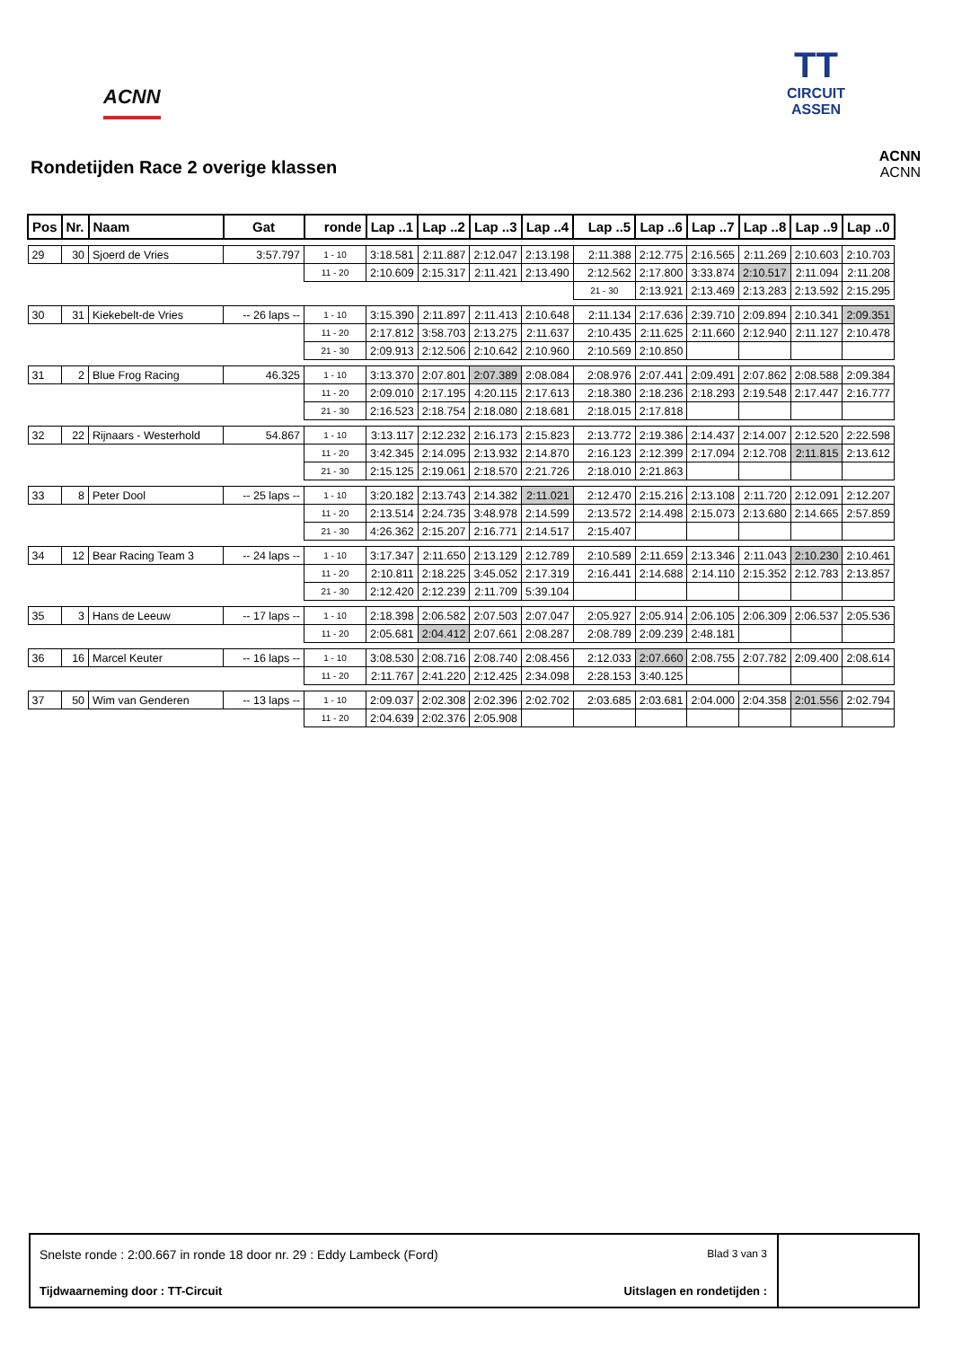ACNN
TT
CIRCUIT ASSEN
Rondetijden Race 2 overige klassen
ACNN
ACNN
| Pos | Nr. | Naam | Gat | ronde | Lap ..1 | Lap ..2 | Lap ..3 | Lap ..4 | Lap ..5 | Lap ..6 | Lap ..7 | Lap ..8 | Lap ..9 | Lap ..0 |
| --- | --- | --- | --- | --- | --- | --- | --- | --- | --- | --- | --- | --- | --- | --- |
| 29 | 30 | Sjoerd de Vries | 3:57.797 | 1 - 10 | 3:18.581 | 2:11.887 | 2:12.047 | 2:13.198 | 2:11.388 | 2:12.775 | 2:16.565 | 2:11.269 | 2:10.603 | 2:10.703 |
| | | | | 11 - 20 | 2:10.609 | 2:15.317 | 2:11.421 | 2:13.490 | 2:12.562 | 2:17.800 | 3:33.874 | 2:10.517 | 2:11.094 | 2:11.208 |
| | | | | | | | | | 21 - 30 | 2:13.921 | 2:13.469 | 2:13.283 | 2:13.592 | 2:15.295 |
| 30 | 31 | Kiekebelt-de Vries | -- 26 laps -- | 1 - 10 | 3:15.390 | 2:11.897 | 2:11.413 | 2:10.648 | 2:11.134 | 2:17.636 | 2:39.710 | 2:09.894 | 2:10.341 | 2:09.351 |
| | | | | 11 - 20 | 2:17.812 | 3:58.703 | 2:13.275 | 2:11.637 | 2:10.435 | 2:11.625 | 2:11.660 | 2:12.940 | 2:11.127 | 2:10.478 |
| | | | | 21 - 30 | 2:09.913 | 2:12.506 | 2:10.642 | 2:10.960 | 2:10.569 | 2:10.850 | | | | |
| 31 | 2 | Blue Frog Racing | 46.325 | 1 - 10 | 3:13.370 | 2:07.801 | 2:07.389 | 2:08.084 | 2:08.976 | 2:07.441 | 2:09.491 | 2:07.862 | 2:08.588 | 2:09.384 |
| | | | | 11 - 20 | 2:09.010 | 2:17.195 | 4:20.115 | 2:17.613 | 2:18.380 | 2:18.236 | 2:18.293 | 2:19.548 | 2:17.447 | 2:16.777 |
| | | | | 21 - 30 | 2:16.523 | 2:18.754 | 2:18.080 | 2:18.681 | 2:18.015 | 2:17.818 | | | | |
| 32 | 22 | Rijnaars - Westerhold | 54.867 | 1 - 10 | 3:13.117 | 2:12.232 | 2:16.173 | 2:15.823 | 2:13.772 | 2:19.386 | 2:14.437 | 2:14.007 | 2:12.520 | 2:22.598 |
| | | | | 11 - 20 | 3:42.345 | 2:14.095 | 2:13.932 | 2:14.870 | 2:16.123 | 2:12.399 | 2:17.094 | 2:12.708 | 2:11.815 | 2:13.612 |
| | | | | 21 - 30 | 2:15.125 | 2:19.061 | 2:18.570 | 2:21.726 | 2:18.010 | 2:21.863 | | | | |
| 33 | 8 | Peter Dool | -- 25 laps -- | 1 - 10 | 3:20.182 | 2:13.743 | 2:14.382 | 2:11.021 | 2:12.470 | 2:15.216 | 2:13.108 | 2:11.720 | 2:12.091 | 2:12.207 |
| | | | | 11 - 20 | 2:13.514 | 2:24.735 | 3:48.978 | 2:14.599 | 2:13.572 | 2:14.498 | 2:15.073 | 2:13.680 | 2:14.665 | 2:57.859 |
| | | | | 21 - 30 | 4:26.362 | 2:15.207 | 2:16.771 | 2:14.517 | 2:15.407 | | | | | |
| 34 | 12 | Bear Racing Team 3 | -- 24 laps -- | 1 - 10 | 3:17.347 | 2:11.650 | 2:13.129 | 2:12.789 | 2:10.589 | 2:11.659 | 2:13.346 | 2:11.043 | 2:10.230 | 2:10.461 |
| | | | | 11 - 20 | 2:10.811 | 2:18.225 | 3:45.052 | 2:17.319 | 2:16.441 | 2:14.688 | 2:14.110 | 2:15.352 | 2:12.783 | 2:13.857 |
| | | | | 21 - 30 | 2:12.420 | 2:12.239 | 2:11.709 | 5:39.104 | | | | | | |
| 35 | 3 | Hans de Leeuw | -- 17 laps -- | 1 - 10 | 2:18.398 | 2:06.582 | 2:07.503 | 2:07.047 | 2:05.927 | 2:05.914 | 2:06.105 | 2:06.309 | 2:06.537 | 2:05.536 |
| | | | | 11 - 20 | 2:05.681 | 2:04.412 | 2:07.661 | 2:08.287 | 2:08.789 | 2:09.239 | 2:48.181 | | | |
| 36 | 16 | Marcel Keuter | -- 16 laps -- | 1 - 10 | 3:08.530 | 2:08.716 | 2:08.740 | 2:08.456 | 2:12.033 | 2:07.660 | 2:08.755 | 2:07.782 | 2:09.400 | 2:08.614 |
| | | | | 11 - 20 | 2:11.767 | 2:41.220 | 2:12.425 | 2:34.098 | 2:28.153 | 3:40.125 | | | | |
| 37 | 50 | Wim van Genderen | -- 13 laps -- | 1 - 10 | 2:09.037 | 2:02.308 | 2:02.396 | 2:02.702 | 2:03.685 | 2:03.681 | 2:04.000 | 2:04.358 | 2:01.556 | 2:02.794 |
| | | | | 11 - 20 | 2:04.639 | 2:02.376 | 2:05.908 | | | | | | | |
Snelste ronde : 2:00.667 in ronde 18 door nr. 29 : Eddy Lambeck (Ford) Blad 3 van 3
Tijdwaarneming door : TT-Circuit Uitslagen en rondetijden :